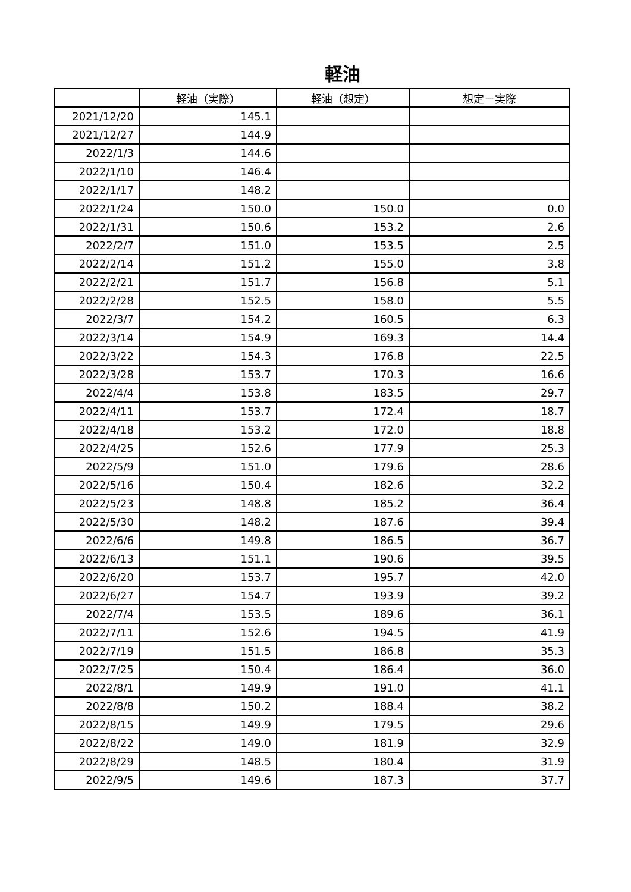軽油
| | 軽油（実際） | 軽油（想定） | 想定－実際 |
| --- | --- | --- | --- |
| 2021/12/20 | 145.1 | | |
| 2021/12/27 | 144.9 | | |
| 2022/1/3 | 144.6 | | |
| 2022/1/10 | 146.4 | | |
| 2022/1/17 | 148.2 | | |
| 2022/1/24 | 150.0 | 150.0 | 0.0 |
| 2022/1/31 | 150.6 | 153.2 | 2.6 |
| 2022/2/7 | 151.0 | 153.5 | 2.5 |
| 2022/2/14 | 151.2 | 155.0 | 3.8 |
| 2022/2/21 | 151.7 | 156.8 | 5.1 |
| 2022/2/28 | 152.5 | 158.0 | 5.5 |
| 2022/3/7 | 154.2 | 160.5 | 6.3 |
| 2022/3/14 | 154.9 | 169.3 | 14.4 |
| 2022/3/22 | 154.3 | 176.8 | 22.5 |
| 2022/3/28 | 153.7 | 170.3 | 16.6 |
| 2022/4/4 | 153.8 | 183.5 | 29.7 |
| 2022/4/11 | 153.7 | 172.4 | 18.7 |
| 2022/4/18 | 153.2 | 172.0 | 18.8 |
| 2022/4/25 | 152.6 | 177.9 | 25.3 |
| 2022/5/9 | 151.0 | 179.6 | 28.6 |
| 2022/5/16 | 150.4 | 182.6 | 32.2 |
| 2022/5/23 | 148.8 | 185.2 | 36.4 |
| 2022/5/30 | 148.2 | 187.6 | 39.4 |
| 2022/6/6 | 149.8 | 186.5 | 36.7 |
| 2022/6/13 | 151.1 | 190.6 | 39.5 |
| 2022/6/20 | 153.7 | 195.7 | 42.0 |
| 2022/6/27 | 154.7 | 193.9 | 39.2 |
| 2022/7/4 | 153.5 | 189.6 | 36.1 |
| 2022/7/11 | 152.6 | 194.5 | 41.9 |
| 2022/7/19 | 151.5 | 186.8 | 35.3 |
| 2022/7/25 | 150.4 | 186.4 | 36.0 |
| 2022/8/1 | 149.9 | 191.0 | 41.1 |
| 2022/8/8 | 150.2 | 188.4 | 38.2 |
| 2022/8/15 | 149.9 | 179.5 | 29.6 |
| 2022/8/22 | 149.0 | 181.9 | 32.9 |
| 2022/8/29 | 148.5 | 180.4 | 31.9 |
| 2022/9/5 | 149.6 | 187.3 | 37.7 |